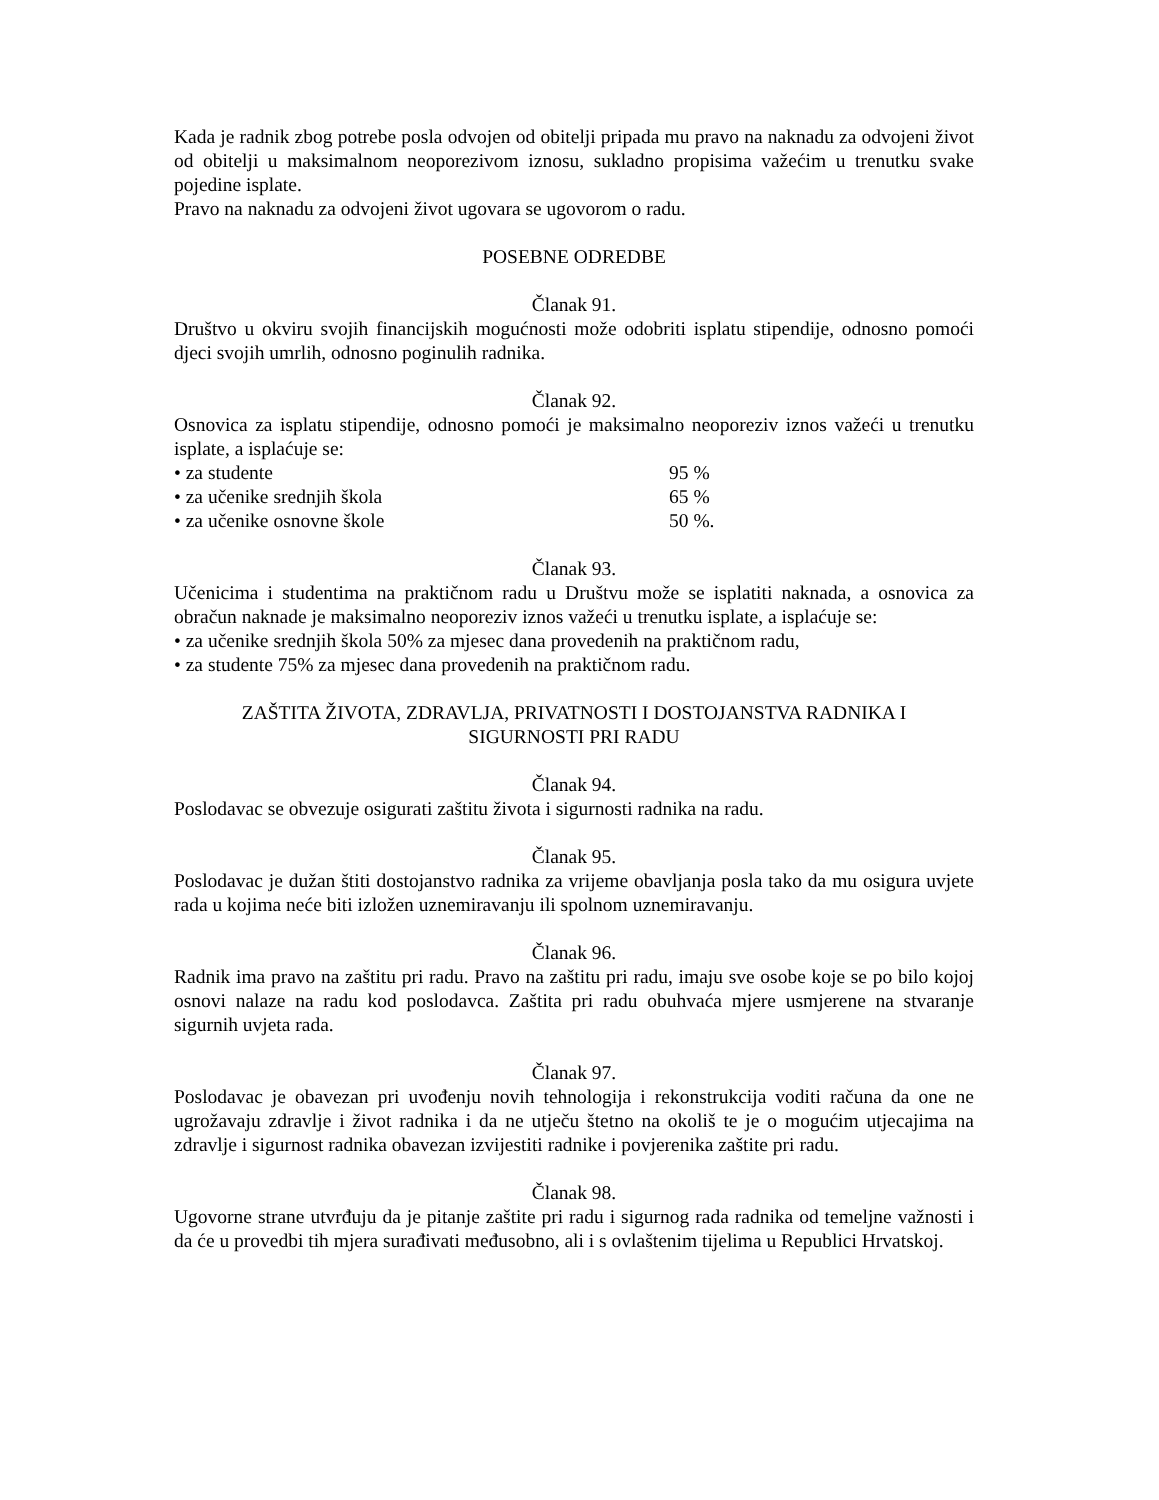Kada je radnik zbog potrebe posla odvojen od obitelji pripada mu pravo na naknadu za odvojeni život od obitelji u maksimalnom neoporezivom iznosu, sukladno propisima važećim u trenutku svake pojedine isplate.
Pravo na naknadu za odvojeni život ugovara se ugovorom o radu.
POSEBNE ODREDBE
Članak 91.
Društvo u okviru svojih financijskih mogućnosti može odobriti isplatu stipendije, odnosno pomoći djeci svojih umrlih, odnosno poginulih radnika.
Članak 92.
Osnovica za isplatu stipendije, odnosno pomoći je maksimalno neoporeziv iznos važeći u trenutku isplate, a isplaćuje se:
• za studente 95 %
• za učenike srednjih škola 65 %
• za učenike osnovne škole 50 %.
Članak 93.
Učenicima i studentima na praktičnom radu u Društvu može se isplatiti naknada, a osnovica za obračun naknade je maksimalno neoporeziv iznos važeći u trenutku isplate, a isplaćuje se:
• za učenike srednjih škola 50% za mjesec dana provedenih na praktičnom radu,
• za studente 75% za mjesec dana provedenih na praktičnom radu.
ZAŠTITA ŽIVOTA, ZDRAVLJA, PRIVATNOSTI I DOSTOJANSTVA RADNIKA I
SIGURNOSTI PRI RADU
Članak 94.
Poslodavac se obvezuje osigurati zaštitu života i sigurnosti radnika na radu.
Članak 95.
Poslodavac je dužan štiti dostojanstvo radnika za vrijeme obavljanja posla tako da mu osigura uvjete rada u kojima neće biti izložen uznemiravanju ili spolnom uznemiravanju.
Članak 96.
Radnik ima pravo na zaštitu pri radu. Pravo na zaštitu pri radu, imaju sve osobe koje se po bilo kojoj osnovi nalaze na radu kod poslodavca. Zaštita pri radu obuhvaća mjere usmjerene na stvaranje sigurnih uvjeta rada.
Članak 97.
Poslodavac je obavezan pri uvođenju novih tehnologija i rekonstrukcija voditi računa da one ne ugrožavaju zdravlje i život radnika i da ne utječu štetno na okoliš te je o mogućim utjecajima na zdravlje i sigurnost radnika obavezan izvijestiti radnike i povjerenika zaštite pri radu.
Članak 98.
Ugovorne strane utvrđuju da je pitanje zaštite pri radu i sigurnog rada radnika od temeljne važnosti i da će u provedbi tih mjera surađivati međusobno, ali i s ovlaštenim tijelima u Republici Hrvatskoj.